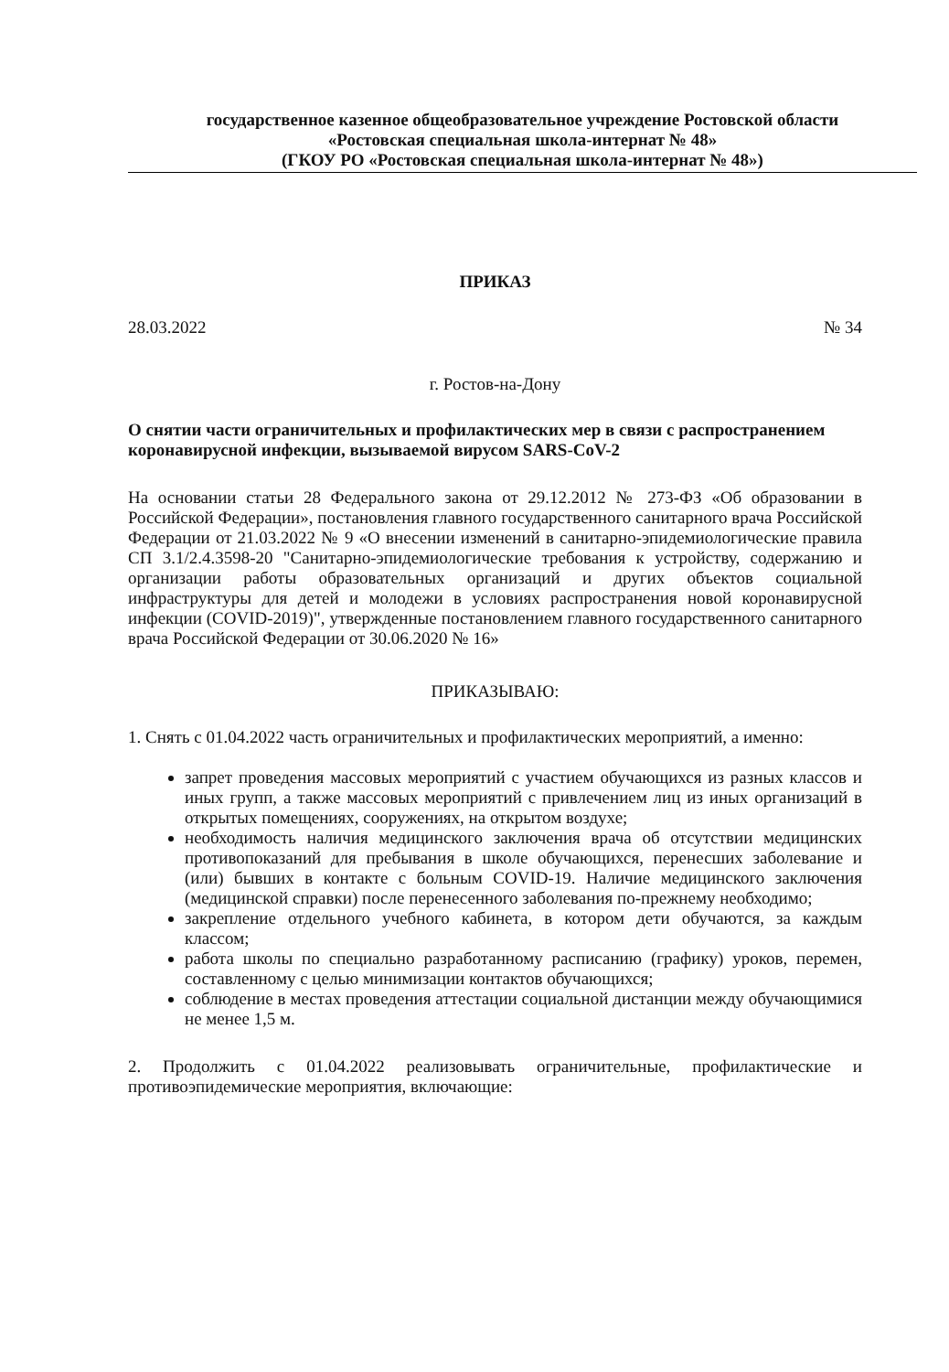государственное казенное общеобразовательное учреждение Ростовской области
«Ростовская специальная школа-интернат № 48»
(ГКОУ РО «Ростовская специальная школа-интернат № 48»)
ПРИКАЗ
28.03.2022 № 34
г. Ростов-на-Дону
О снятии части ограничительных и профилактических мер в связи с распространением коронавирусной инфекции, вызываемой вирусом SARS-CoV-2
На основании статьи 28 Федерального закона от 29.12.2012 № 273-ФЗ «Об образовании в Российской Федерации», постановления главного государственного санитарного врача Российской Федерации от 21.03.2022 № 9 «О внесении изменений в санитарно-эпидемиологические правила СП 3.1/2.4.3598-20 "Санитарно-эпидемиологические требования к устройству, содержанию и организации работы образовательных организаций и других объектов социальной инфраструктуры для детей и молодежи в условиях распространения новой коронавирусной инфекции (COVID-2019)", утвержденные постановлением главного государственного санитарного врача Российской Федерации от 30.06.2020 № 16»
ПРИКАЗЫВАЮ:
1. Снять с 01.04.2022 часть ограничительных и профилактических мероприятий, а именно:
запрет проведения массовых мероприятий с участием обучающихся из разных классов и иных групп, а также массовых мероприятий с привлечением лиц из иных организаций в открытых помещениях, сооружениях, на открытом воздухе;
необходимость наличия медицинского заключения врача об отсутствии медицинских противопоказаний для пребывания в школе обучающихся, перенесших заболевание и (или) бывших в контакте с больным COVID-19. Наличие медицинского заключения (медицинской справки) после перенесенного заболевания по-прежнему необходимо;
закрепление отдельного учебного кабинета, в котором дети обучаются, за каждым классом;
работа школы по специально разработанному расписанию (графику) уроков, перемен, составленному с целью минимизации контактов обучающихся;
соблюдение в местах проведения аттестации социальной дистанции между обучающимися не менее 1,5 м.
2. Продолжить с 01.04.2022 реализовывать ограничительные, профилактические и противоэпидемические мероприятия, включающие: